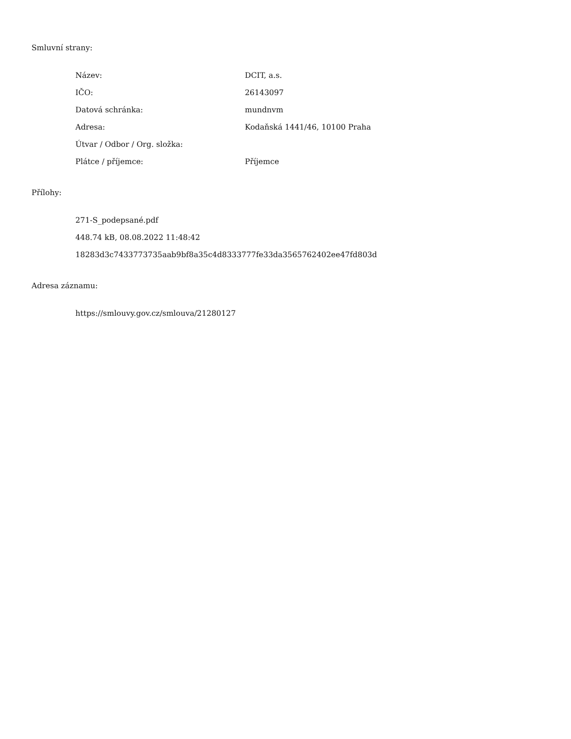Smluvní strany:
| Název: | DCIT, a.s. |
| IČO: | 26143097 |
| Datová schránka: | mundnvm |
| Adresa: | Kodaňská 1441/46, 10100 Praha |
| Útvar / Odbor / Org. složka: | |
| Plátce / příjemce: | Příjemce |
Přílohy:
271-S_podepsané.pdf
448.74 kB, 08.08.2022 11:48:42
18283d3c7433773735aab9bf8a35c4d8333777fe33da3565762402ee47fd803d
Adresa záznamu:
https://smlouvy.gov.cz/smlouva/21280127